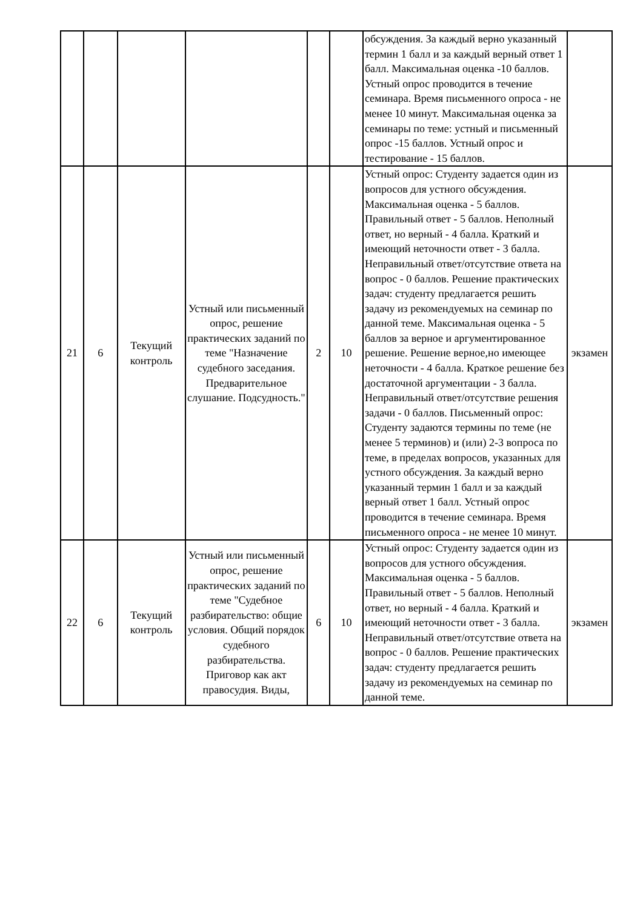| | | | | | | обсуждения. За каждый верно указанный термин 1 балл и за каждый верный ответ 1 балл. Максимальная оценка -10 баллов. Устный опрос проводится в течение семинара. Время письменного опроса - не менее 10 минут. Максимальная оценка за семинары по теме: устный и письменный опрос -15 баллов. Устный опрос и тестирование - 15 баллов. | |
| 21 | 6 | Текущий контроль | Устный или письменный опрос, решение практических заданий по теме "Назначение судебного заседания. Предварительное слушание. Подсудность." | 2 | 10 | Устный опрос: Студенту задается один из вопросов для устного обсуждения. Максимальная оценка - 5 баллов. Правильный ответ - 5 баллов. Неполный ответ, но верный - 4 балла. Краткий и имеющий неточности ответ - 3 балла. Неправильный ответ/отсутствие ответа на вопрос - 0 баллов. Решение практических задач: студенту предлагается решить задачу из рекомендуемых на семинар по данной теме. Максимальная оценка - 5 баллов за верное и аргументированное решение. Решение верное,но имеющее неточности - 4 балла. Краткое решение без достаточной аргументации - 3 балла. Неправильный ответ/отсутствие решения задачи - 0 баллов. Письменный опрос: Студенту задаются термины по теме (не менее 5 терминов) и (или) 2-3 вопроса по теме, в пределах вопросов, указанных для устного обсуждения. За каждый верно указанный термин 1 балл и за каждый верный ответ 1 балл. Устный опрос проводится в течение семинара. Время письменного опроса - не менее 10 минут. | экзамен |
| 22 | 6 | Текущий контроль | Устный или письменный опрос, решение практических заданий по теме "Судебное разбирательство: общие условия. Общий порядок судебного разбирательства. Приговор как акт правосудия. Виды, | 6 | 10 | Устный опрос: Студенту задается один из вопросов для устного обсуждения. Максимальная оценка - 5 баллов. Правильный ответ - 5 баллов. Неполный ответ, но верный - 4 балла. Краткий и имеющий неточности ответ - 3 балла. Неправильный ответ/отсутствие ответа на вопрос - 0 баллов. Решение практических задач: студенту предлагается решить задачу из рекомендуемых на семинар по данной теме. | экзамен |